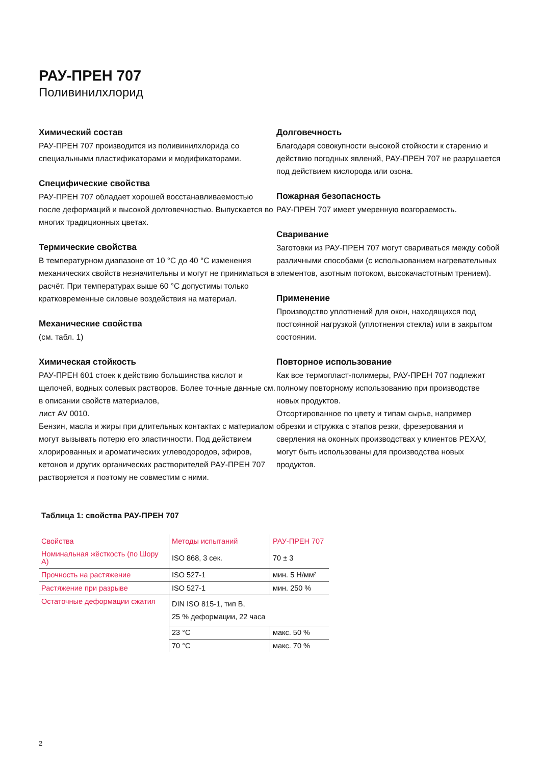РАУ-ПРЕН 707
Поливинилхлорид
Химический состав
РАУ-ПРЕН 707 производится из поливинилхлорида со специальными пластификаторами и модификаторами.
Специфические свойства
РАУ-ПРЕН 707 обладает хорошей восстанавливаемостью после деформаций и высокой долговечностью. Выпускается во многих традиционных цветах.
Термические свойства
В температурном диапазоне от 10 °C до 40 °C изменения механических свойств незначительны и могут не приниматься в расчёт. При температурах выше 60 °C допустимы только кратковременные силовые воздействия на материал.
Механические свойства
(см. табл. 1)
Химическая стойкость
РАУ-ПРЕН 601 стоек к действию большинства кислот и щелочей, водных солевых растворов. Более точные данные см. в описании свойств материалов,
лист AV 0010.
Бензин, масла и жиры при длительных контактах с материалом могут вызывать потерю его эластичности. Под действием хлорированных и ароматических углеводородов, эфиров, кетонов и других органических растворителей РАУ-ПРЕН 707 растворяется и поэтому не совместим с ними.
Долговечность
Благодаря совокупности высокой стойкости к старению и действию погодных явлений, РАУ-ПРЕН 707 не разрушается под действием кислорода или озона.
Пожарная безопасность
РАУ-ПРЕН 707 имеет умеренную возгораемость.
Сваривание
Заготовки из РАУ-ПРЕН 707 могут свариваться между собой различными способами (с использованием нагревательных элементов, азотным потоком, высокачастотным трением).
Применение
Производство уплотнений для окон, находящихся под постоянной нагрузкой (уплотнения стекла) или в закрытом состоянии.
Повторное использование
Как все термопласт-полимеры, РАУ-ПРЕН 707 подлежит полному повторному использованию при производстве новых продуктов.
Отсортированное по цвету и типам сырье, например обрезки и стружка с этапов резки, фрезерования и сверления на оконных производствах у клиентов РЕХАУ, могут быть использованы для производства новых продуктов.
Таблица 1: свойства РАУ-ПРЕН 707
| Свойства | Методы испытаний | РАУ-ПРЕН 707 |
| --- | --- | --- |
| Номинальная жёсткость (по Шору А) | ISO 868, 3 сек. | 70 ± 3 |
| Прочность на растяжение | ISO 527-1 | мин. 5 Н/мм² |
| Растяжение при разрыве | ISO 527-1 | мин. 250 % |
| Остаточные деформации сжатия | DIN ISO 815-1, тип B, 25 % деформации, 22 часа | |
| | 23 °C | макс. 50 % |
| | 70 °C | макс. 70 % |
2